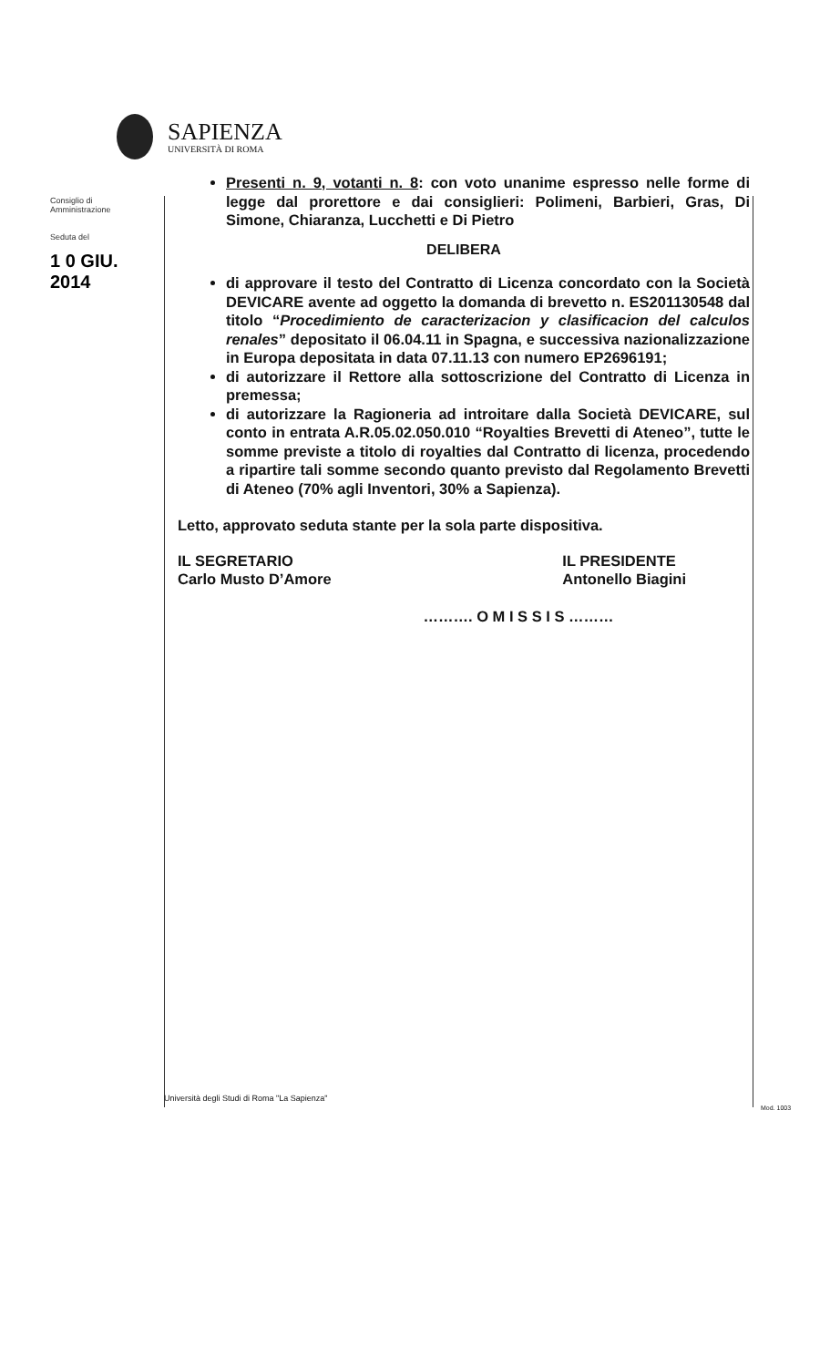SAPIENZA
UNIVERSITÀ DI ROMA
Consiglio di
Amministrazione
Seduta del
1 0 GIU. 2014
Presenti n. 9, votanti n. 8: con voto unanime espresso nelle forme di legge dal prorettore e dai consiglieri: Polimeni, Barbieri, Gras, Di Simone, Chiaranza, Lucchetti e Di Pietro
DELIBERA
di approvare il testo del Contratto di Licenza concordato con la Società DEVICARE avente ad oggetto la domanda di brevetto n. ES201130548 dal titolo “Procedimiento de caracterizacion y clasificacion del calculos renales” depositato il 06.04.11 in Spagna, e successiva nazionalizzazione in Europa depositata in data 07.11.13 con numero EP2696191;
di autorizzare il Rettore alla sottoscrizione del Contratto di Licenza in premessa;
di autorizzare la Ragioneria ad introitare dalla Società DEVICARE, sul conto in entrata A.R.05.02.050.010 “Royalties Brevetti di Ateneo”, tutte le somme previste a titolo di royalties dal Contratto di licenza, procedendo a ripartire tali somme secondo quanto previsto dal Regolamento Brevetti di Ateneo (70% agli Inventori, 30% a Sapienza).
Letto, approvato seduta stante per la sola parte dispositiva.
IL SEGRETARIO
Carlo Musto D’Amore
IL PRESIDENTE
Antonello Biagini
………. O M I S S I S ………
Università degli Studi di Roma "La Sapienza"
Mod. 1003